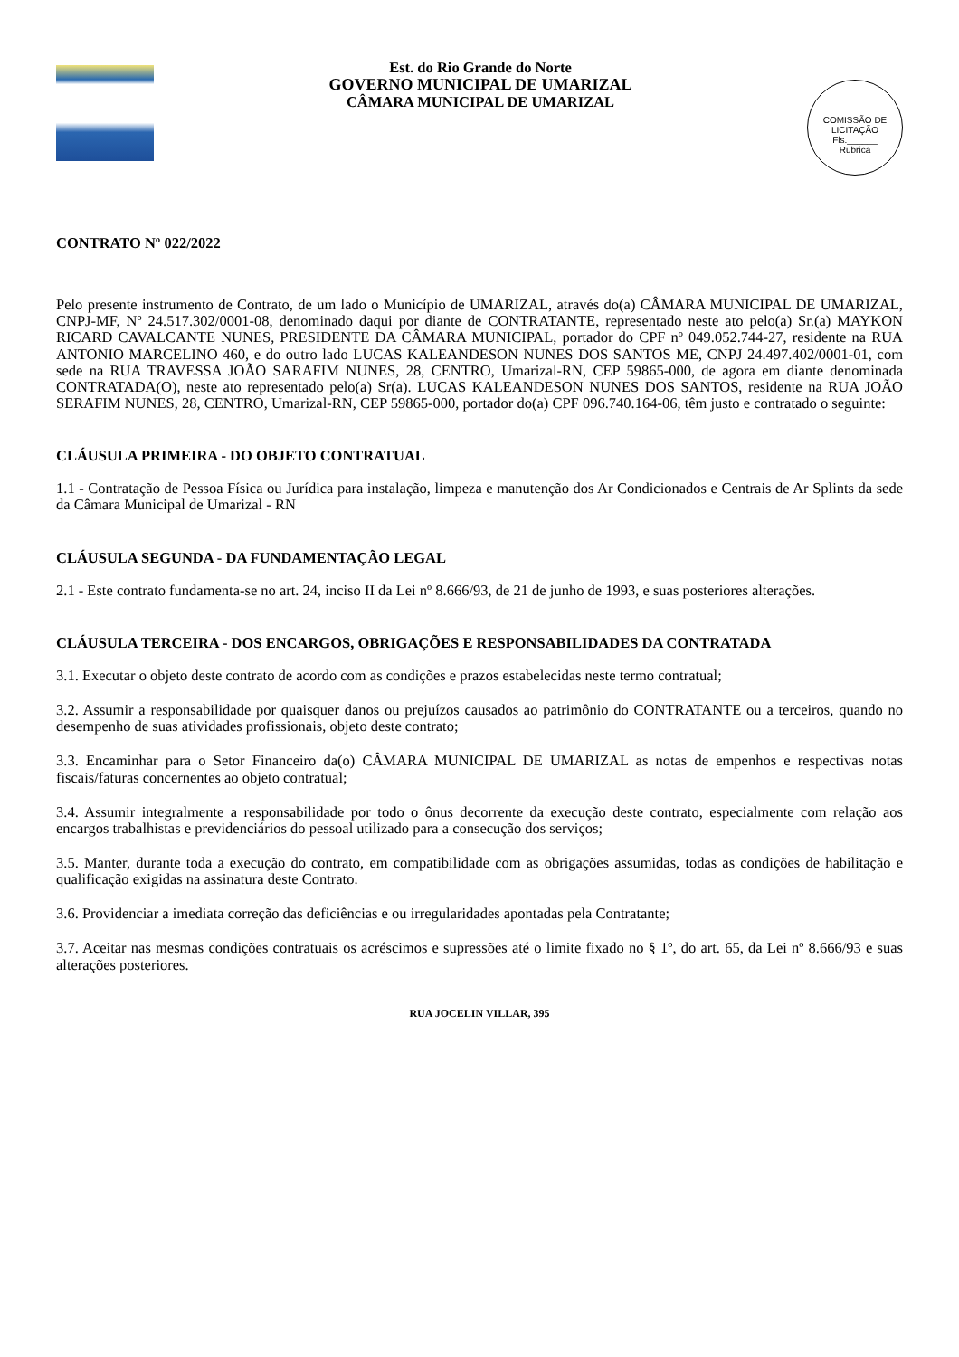Est. do Rio Grande do Norte
GOVERNO MUNICIPAL DE UMARIZAL
CÂMARA MUNICIPAL DE UMARIZAL
COMISSÃO DE LICITAÇÃO
Fls.______
Rubrica
CONTRATO Nº 022/2022
Pelo presente instrumento de Contrato, de um lado o Município de UMARIZAL, através do(a) CÂMARA MUNICIPAL DE UMARIZAL, CNPJ-MF, Nº 24.517.302/0001-08, denominado daqui por diante de CONTRATANTE, representado neste ato pelo(a) Sr.(a) MAYKON RICARD CAVALCANTE NUNES, PRESIDENTE DA CÂMARA MUNICIPAL, portador do CPF nº 049.052.744-27, residente na RUA ANTONIO MARCELINO 460, e do outro lado LUCAS KALEANDESON NUNES DOS SANTOS ME, CNPJ 24.497.402/0001-01, com sede na RUA TRAVESSA JOÃO SARAFIM NUNES, 28, CENTRO, Umarizal-RN, CEP 59865-000, de agora em diante denominada CONTRATADA(O), neste ato representado pelo(a) Sr(a). LUCAS KALEANDESON NUNES DOS SANTOS, residente na RUA JOÃO SERAFIM NUNES, 28, CENTRO, Umarizal-RN, CEP 59865-000, portador do(a) CPF 096.740.164-06, têm justo e contratado o seguinte:
CLÁUSULA PRIMEIRA - DO OBJETO CONTRATUAL
1.1 - Contratação de Pessoa Física ou Jurídica para instalação, limpeza e manutenção dos Ar Condicionados e Centrais de Ar Splints da sede da Câmara Municipal de Umarizal - RN
CLÁUSULA SEGUNDA - DA FUNDAMENTAÇÃO LEGAL
2.1 - Este contrato fundamenta-se no art. 24, inciso II da Lei nº 8.666/93, de 21 de junho de 1993, e suas posteriores alterações.
CLÁUSULA TERCEIRA - DOS ENCARGOS, OBRIGAÇÕES E RESPONSABILIDADES DA CONTRATADA
3.1. Executar o objeto deste contrato de acordo com as condições e prazos estabelecidas neste termo contratual;
3.2. Assumir a responsabilidade por quaisquer danos ou prejuízos causados ao patrimônio do CONTRATANTE ou a terceiros, quando no desempenho de suas atividades profissionais, objeto deste contrato;
3.3. Encaminhar para o Setor Financeiro da(o) CÂMARA MUNICIPAL DE UMARIZAL as notas de empenhos e respectivas notas fiscais/faturas concernentes ao objeto contratual;
3.4. Assumir integralmente a responsabilidade por todo o ônus decorrente da execução deste contrato, especialmente com relação aos encargos trabalhistas e previdenciários do pessoal utilizado para a consecução dos serviços;
3.5. Manter, durante toda a execução do contrato, em compatibilidade com as obrigações assumidas, todas as condições de habilitação e qualificação exigidas na assinatura deste Contrato.
3.6. Providenciar a imediata correção das deficiências e ou irregularidades apontadas pela Contratante;
3.7. Aceitar nas mesmas condições contratuais os acréscimos e supressões até o limite fixado no § 1º, do art. 65, da Lei nº 8.666/93 e suas alterações posteriores.
RUA JOCELIN VILLAR, 395